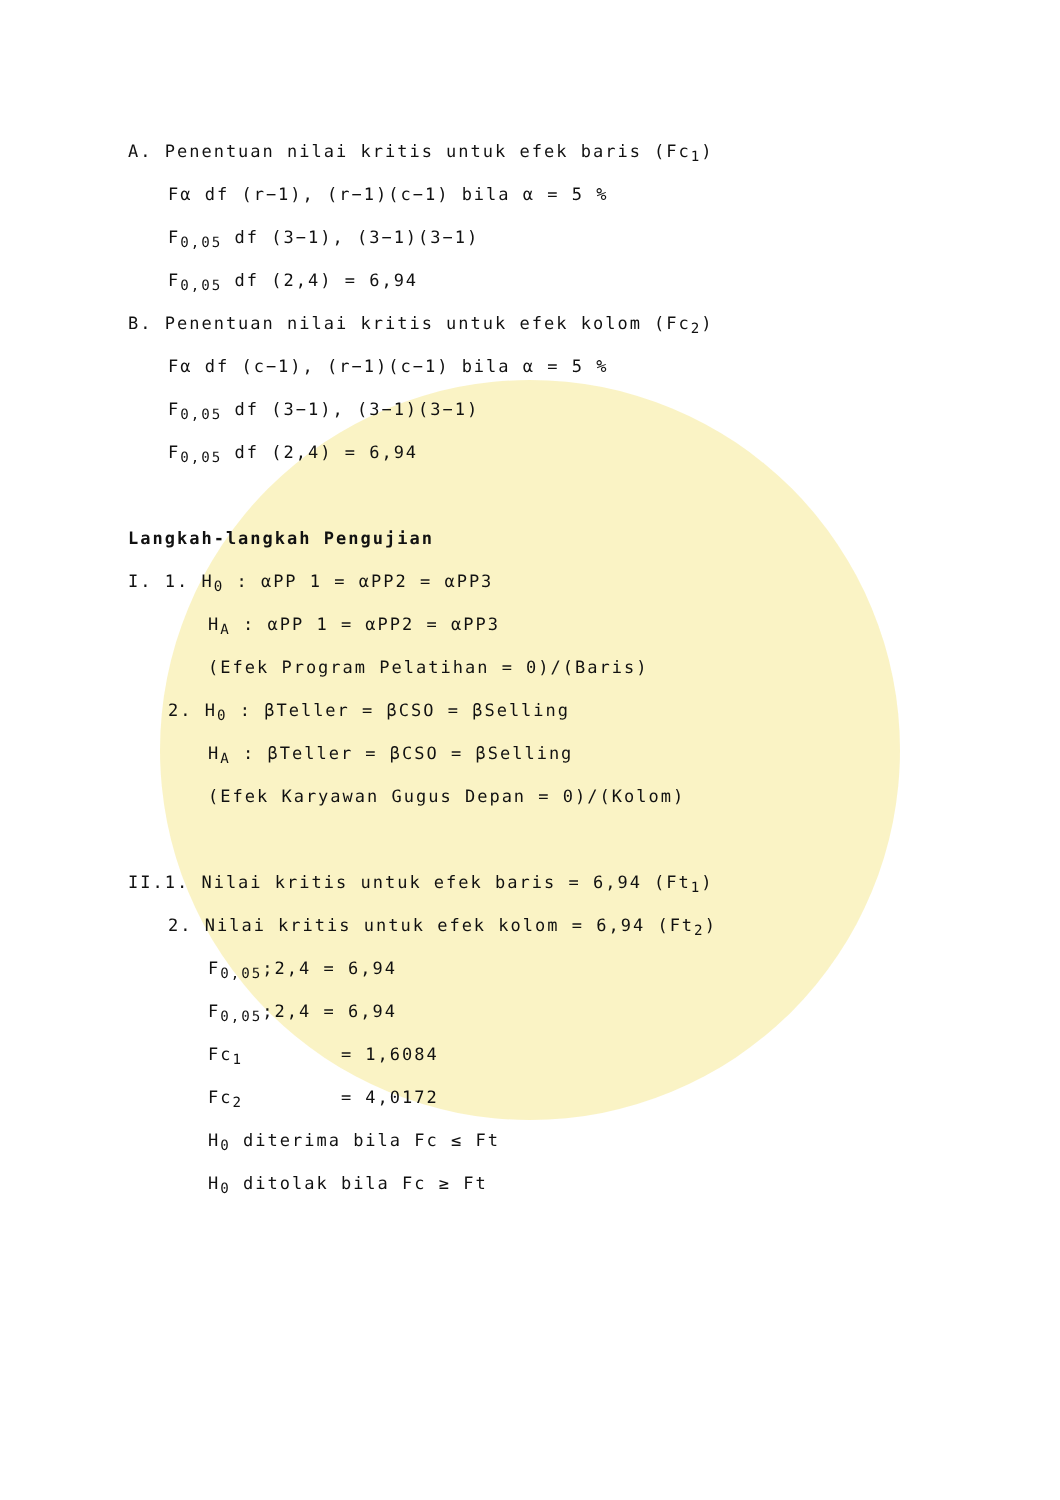A. Penentuan nilai kritis untuk efek baris (Fc<sub>1</sub>)
Fα df (r−1), (r−1)(c−1) bila α = 5 %
F<sub>0,05</sub> df (3−1), (3−1)(3−1)
F<sub>0,05</sub> df (2,4) = 6,94
B. Penentuan nilai kritis untuk efek kolom (Fc<sub>2</sub>)
Fα df (c−1), (r−1)(c−1) bila α = 5 %
F<sub>0,05</sub> df (3−1), (3−1)(3−1)
F<sub>0,05</sub> df (2,4) = 6,94
Langkah-langkah Pengujian
I. 1. H<sub>0</sub> : αPP 1 = αPP2 = αPP3
H<sub>A</sub> : αPP 1 = αPP2 = αPP3
(Efek Program Pelatihan = 0)/(Baris)
2. H<sub>0</sub> : βTeller = βCSO = βSelling
H<sub>A</sub> : βTeller = βCSO = βSelling
(Efek Karyawan Gugus Depan = 0)/(Kolom)
II.1. Nilai kritis untuk efek baris = 6,94 (Ft<sub>1</sub>)
2. Nilai kritis untuk efek kolom = 6,94 (Ft<sub>2</sub>)
F<sub>0,05</sub>;2,4 = 6,94
F<sub>0,05</sub>;2,4 = 6,94
Fc<sub>1</sub> = 1,6084
Fc<sub>2</sub> = 4,0172
H<sub>0</sub> diterima bila Fc ≤ Ft
H<sub>0</sub> ditolak bila Fc ≥ Ft